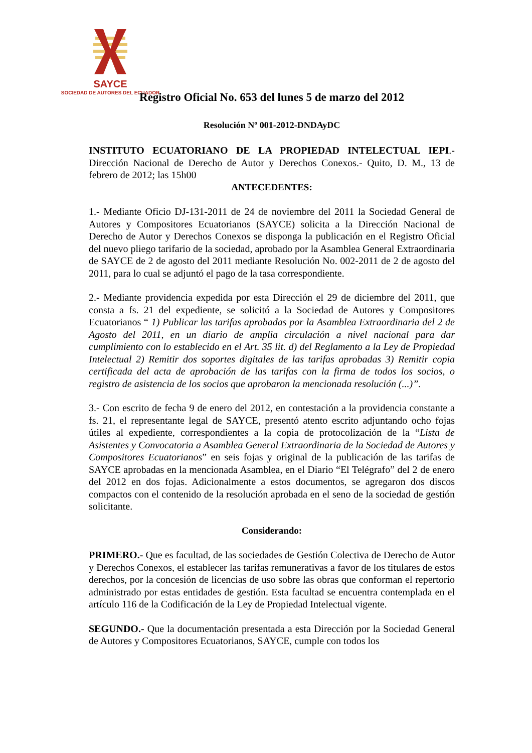SAYCE
SOCIEDAD DE AUTORES DEL ECUADOR
Registro Oficial No. 653 del lunes 5 de marzo del 2012
Resolución Nº 001-2012-DNDAyDC
INSTITUTO ECUATORIANO DE LA PROPIEDAD INTELECTUAL IEPI.- Dirección Nacional de Derecho de Autor y Derechos Conexos.- Quito, D. M., 13 de febrero de 2012; las 15h00
ANTECEDENTES:
1.- Mediante Oficio DJ-131-2011 de 24 de noviembre del 2011 la Sociedad General de Autores y Compositores Ecuatorianos (SAYCE) solicita a la Dirección Nacional de Derecho de Autor y Derechos Conexos se disponga la publicación en el Registro Oficial del nuevo pliego tarifario de la sociedad, aprobado por la Asamblea General Extraordinaria de SAYCE de 2 de agosto del 2011 mediante Resolución No. 002-2011 de 2 de agosto del 2011, para lo cual se adjuntó el pago de la tasa correspondiente.
2.- Mediante providencia expedida por esta Dirección el 29 de diciembre del 2011, que consta a fs. 21 del expediente, se solicitó a la Sociedad de Autores y Compositores Ecuatorianos “ 1) Publicar las tarifas aprobadas por la Asamblea Extraordinaria del 2 de Agosto del 2011, en un diario de amplia circulación a nivel nacional para dar cumplimiento con lo establecido en el Art. 35 lit. d) del Reglamento a la Ley de Propiedad Intelectual 2) Remitir dos soportes digitales de las tarifas aprobadas 3) Remitir copia certificada del acta de aprobación de las tarifas con la firma de todos los socios, o registro de asistencia de los socios que aprobaron la mencionada resolución (...)”.
3.- Con escrito de fecha 9 de enero del 2012, en contestación a la providencia constante a fs. 21, el representante legal de SAYCE, presentó atento escrito adjuntando ocho fojas útiles al expediente, correspondientes a la copia de protocolización de la “Lista de Asistentes y Convocatoria a Asamblea General Extraordinaria de la Sociedad de Autores y Compositores Ecuatorianos” en seis fojas y original de la publicación de las tarifas de SAYCE aprobadas en la mencionada Asamblea, en el Diario “El Telégrafo” del 2 de enero del 2012 en dos fojas. Adicionalmente a estos documentos, se agregaron dos discos compactos con el contenido de la resolución aprobada en el seno de la sociedad de gestión solicitante.
Considerando:
PRIMERO.- Que es facultad, de las sociedades de Gestión Colectiva de Derecho de Autor y Derechos Conexos, el establecer las tarifas remunerativas a favor de los titulares de estos derechos, por la concesión de licencias de uso sobre las obras que conforman el repertorio administrado por estas entidades de gestión. Esta facultad se encuentra contemplada en el artículo 116 de la Codificación de la Ley de Propiedad Intelectual vigente.
SEGUNDO.- Que la documentación presentada a esta Dirección por la Sociedad General de Autores y Compositores Ecuatorianos, SAYCE, cumple con todos los